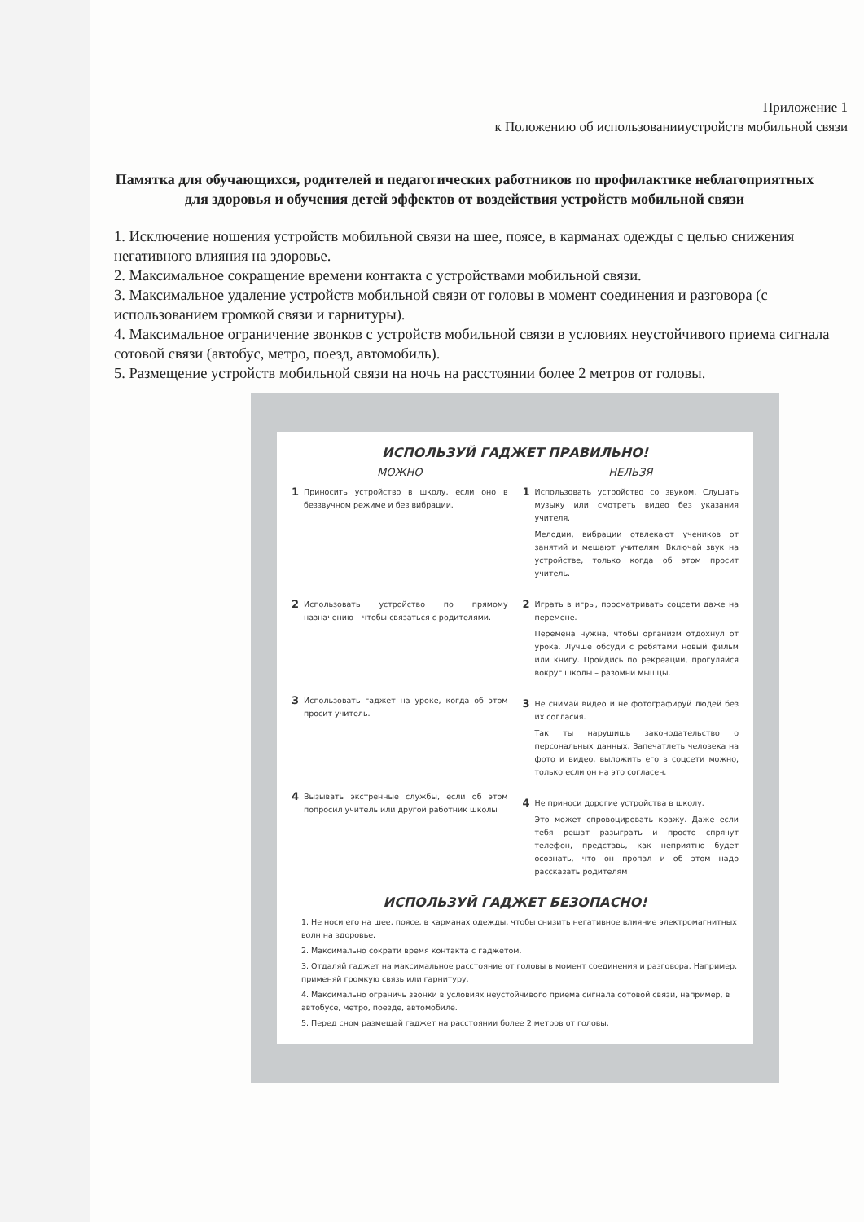Приложение 1
к Положению об использованииустройств мобильной связи
Памятка для обучающихся, родителей и педагогических работников по профилактике неблагоприятных для здоровья и обучения детей эффектов от воздействия устройств мобильной связи
1. Исключение ношения устройств мобильной связи на шее, поясе, в карманах одежды с целью снижения негативного влияния на здоровье.
2. Максимальное сокращение времени контакта с устройствами мобильной связи.
3. Максимальное удаление устройств мобильной связи от головы в момент соединения и разговора (с использованием громкой связи и гарнитуры).
4. Максимальное ограничение звонков с устройств мобильной связи в условиях неустойчивого приема сигнала сотовой связи (автобус, метро, поезд, автомобиль).
5. Размещение устройств мобильной связи на ночь на расстоянии более 2 метров от головы.
ИСПОЛЬЗУЙ ГАДЖЕТ ПРАВИЛЬНО!
МОЖНО
1
Приносить устройство в школу, если оно в беззвучном режиме и без вибрации.
2
Использовать устройство по прямому назначению – чтобы связаться с родителями.
3
Использовать гаджет на уроке, когда об этом просит учитель.
4
Вызывать экстренные службы, если об этом попросил учитель или другой работник школы
НЕЛЬЗЯ
1
Использовать устройство со звуком. Слушать музыку или смотреть видео без указания учителя.
Мелодии, вибрации отвлекают учеников от занятий и мешают учителям. Включай звук на устройстве, только когда об этом просит учитель.
2
Играть в игры, просматривать соцсети даже на перемене.
Перемена нужна, чтобы организм отдохнул от урока. Лучше обсуди с ребятами новый фильм или книгу. Пройдись по рекреации, прогуляйся вокруг школы – разомни мышцы.
3
Не снимай видео и не фотографируй людей без их согласия.
Так ты нарушишь законодательство о персональных данных. Запечатлеть человека на фото и видео, выложить его в соцсети можно, только если он на это согласен.
4
Не приноси дорогие устройства в школу.
Это может спровоцировать кражу. Даже если тебя решат разыграть и просто спрячут телефон, представь, как неприятно будет осознать, что он пропал и об этом надо рассказать родителям
ИСПОЛЬЗУЙ ГАДЖЕТ БЕЗОПАСНО!
1. Не носи его на шее, поясе, в карманах одежды, чтобы снизить негативное влияние электромагнитных волн на здоровье.
2. Максимально сократи время контакта с гаджетом.
3. Отдаляй гаджет на максимальное расстояние от головы в момент соединения и разговора. Например, применяй громкую связь или гарнитуру.
4. Максимально ограничь звонки в условиях неустойчивого приема сигнала сотовой связи, например, в автобусе, метро, поезде, автомобиле.
5. Перед сном размещай гаджет на расстоянии более 2 метров от головы.